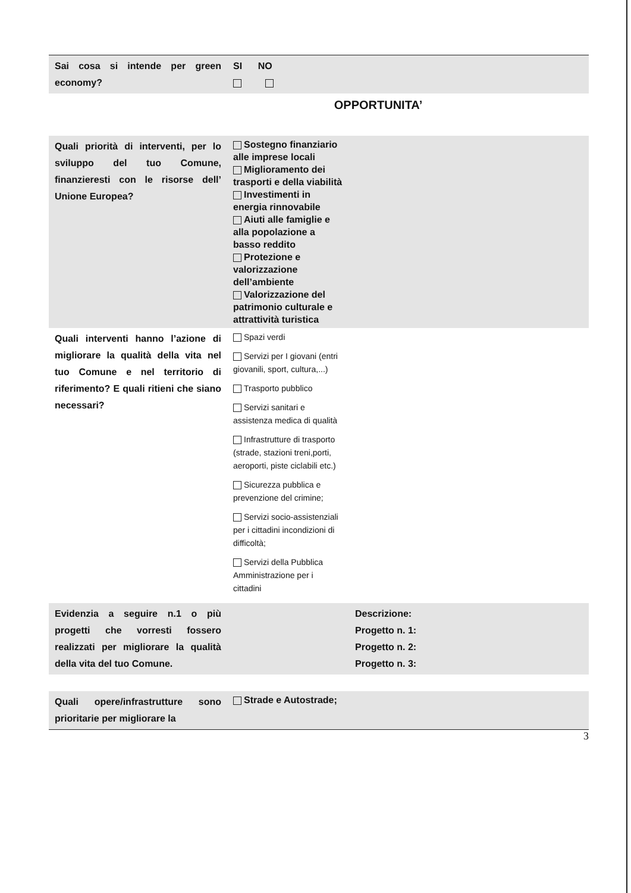| Sai cosa si intende per green economy? | SI NO |
OPPORTUNITA’
| Quali priorità di interventi, per lo sviluppo del tuo Comune, finanzieresti con le risorse dell’ Unione Europea? | Sostegno finanziario alle imprese locali Miglioramento dei trasporti e della viabilità Investimenti in energia rinnovabile Aiuti alle famiglie e alla popolazione a basso reddito Protezione e valorizzazione dell’ambiente Valorizzazione del patrimonio culturale e attrattività turistica | |
| Quali interventi hanno l’azione di migliorare la qualità della vita nel tuo Comune e nel territorio di riferimento? E quali ritieni che siano necessari? | Spazi verdi Servizi per I giovani (entri giovanili, sport, cultura,...) Trasporto pubblico Servizi sanitari e assistenza medica di qualità Infrastrutture di trasporto (strade, stazioni treni,porti, aeroporti, piste ciclabili etc.) Sicurezza pubblica e prevenzione del crimine; Servizi socio-assistenziali per i cittadini incondizioni di difficoltà; Servizi della Pubblica Amministrazione per i cittadini | |
| Evidenzia a seguire n.1 o più progetti che vorresti fossero realizzati per migliorare la qualità della vita del tuo Comune. | | Descrizione: Progetto n. 1: Progetto n. 2: Progetto n. 3: |
| Quali opere/infrastrutture sono prioritarie per migliorare la | Strade e Autostrade; | |
3